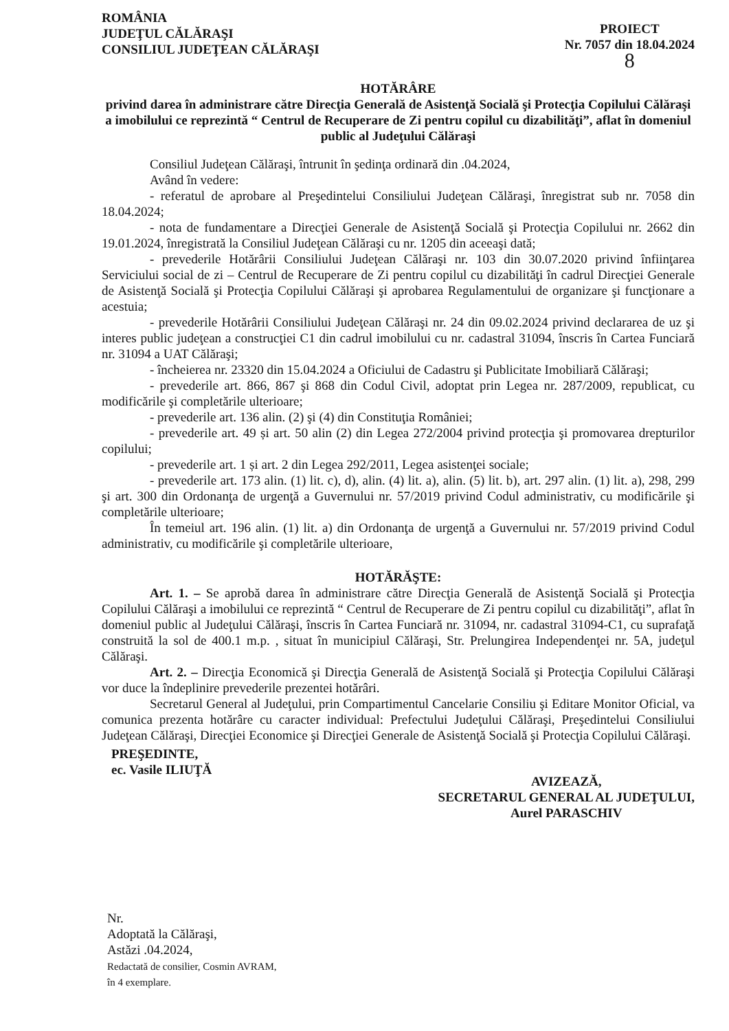ROMÂNIA
JUDEŢUL CĂLĂRAŞI
CONSILIUL JUDEŢEAN CĂLĂRAŞI
PROIECT
Nr. 7057 din 18.04.2024
8
HOTĂRÂRE
privind darea în administrare către Direcţia Generală de Asistenţă Socială şi Protecţia Copilului Călăraşi a imobilului ce reprezintă “ Centrul de Recuperare de Zi pentru copilul cu dizabilităţi”, aflat în domeniul public al Judeţului Călăraşi
Consiliul Judeţean Călăraşi, întrunit în şedinţa ordinară din .04.2024,
Având în vedere:
- referatul de aprobare al Preşedintelui Consiliului Judeţean Călăraşi, înregistrat sub nr. 7058 din 18.04.2024;
- nota de fundamentare a Direcţiei Generale de Asistenţă Socială şi Protecţia Copilului nr. 2662 din 19.01.2024, înregistrată la Consiliul Judeţean Călăraşi cu nr. 1205 din aceeaşi dată;
- prevederile Hotărârii Consiliului Judeţean Călăraşi nr. 103 din 30.07.2020 privind înfiinţarea Serviciului social de zi – Centrul de Recuperare de Zi pentru copilul cu dizabilităţi în cadrul Direcţiei Generale de Asistenţă Socială şi Protecţia Copilului Călăraşi şi aprobarea Regulamentului de organizare şi funcţionare a acestuia;
- prevederile Hotărârii Consiliului Judeţean Călăraşi nr. 24 din 09.02.2024 privind declararea de uz şi interes public judeţean a construcţiei C1 din cadrul imobilului cu nr. cadastral 31094, înscris în Cartea Funciară nr. 31094 a UAT Călăraşi;
- încheierea nr. 23320 din 15.04.2024 a Oficiului de Cadastru şi Publicitate Imobiliară Călăraşi;
- prevederile art. 866, 867 şi 868 din Codul Civil, adoptat prin Legea nr. 287/2009, republicat, cu modificările şi completările ulterioare;
- prevederile art. 136 alin. (2) şi (4) din Constituţia României;
- prevederile art. 49 și art. 50 alin (2) din Legea 272/2004 privind protecţia şi promovarea drepturilor copilului;
- prevederile art. 1 și art. 2 din Legea 292/2011, Legea asistenţei sociale;
- prevederile art. 173 alin. (1) lit. c), d), alin. (4) lit. a), alin. (5) lit. b), art. 297 alin. (1) lit. a), 298, 299 şi art. 300 din Ordonanţa de urgenţă a Guvernului nr. 57/2019 privind Codul administrativ, cu modificările şi completările ulterioare;
În temeiul art. 196 alin. (1) lit. a) din Ordonanţa de urgenţă a Guvernului nr. 57/2019 privind Codul administrativ, cu modificările şi completările ulterioare,
HOTĂRĂŞTE:
Art. 1. – Se aprobă darea în administrare către Direcţia Generală de Asistenţă Socială şi Protecţia Copilului Călăraşi a imobilului ce reprezintă “ Centrul de Recuperare de Zi pentru copilul cu dizabilităţi”, aflat în domeniul public al Judeţului Călăraşi, înscris în Cartea Funciară nr. 31094, nr. cadastral 31094-C1, cu suprafaţă construită la sol de 400.1 m.p. , situat în municipiul Călăraşi, Str. Prelungirea Independenţei nr. 5A, judeţul Călăraşi.
Art. 2. – Direcţia Economică şi Direcţia Generală de Asistenţă Socială şi Protecţia Copilului Călăraşi vor duce la îndeplinire prevederile prezentei hotărâri.
Secretarul General al Judeţului, prin Compartimentul Cancelarie Consiliu şi Editare Monitor Oficial, va comunica prezenta hotărâre cu caracter individual: Prefectului Judeţului Călăraşi, Preşedintelui Consiliului Judeţean Călăraşi, Direcţiei Economice şi Direcţiei Generale de Asistenţă Socială şi Protecţia Copilului Călăraşi.
PREŞEDINTE,
ec. Vasile ILIUŢĂ
AVIZEAZĂ,
SECRETARUL GENERAL AL JUDEŢULUI,
Aurel PARASCHIV
Nr.
Adoptată la Călăraşi,
Astăzi .04.2024,
Redactată de consilier, Cosmin AVRAM,
în 4 exemplare.